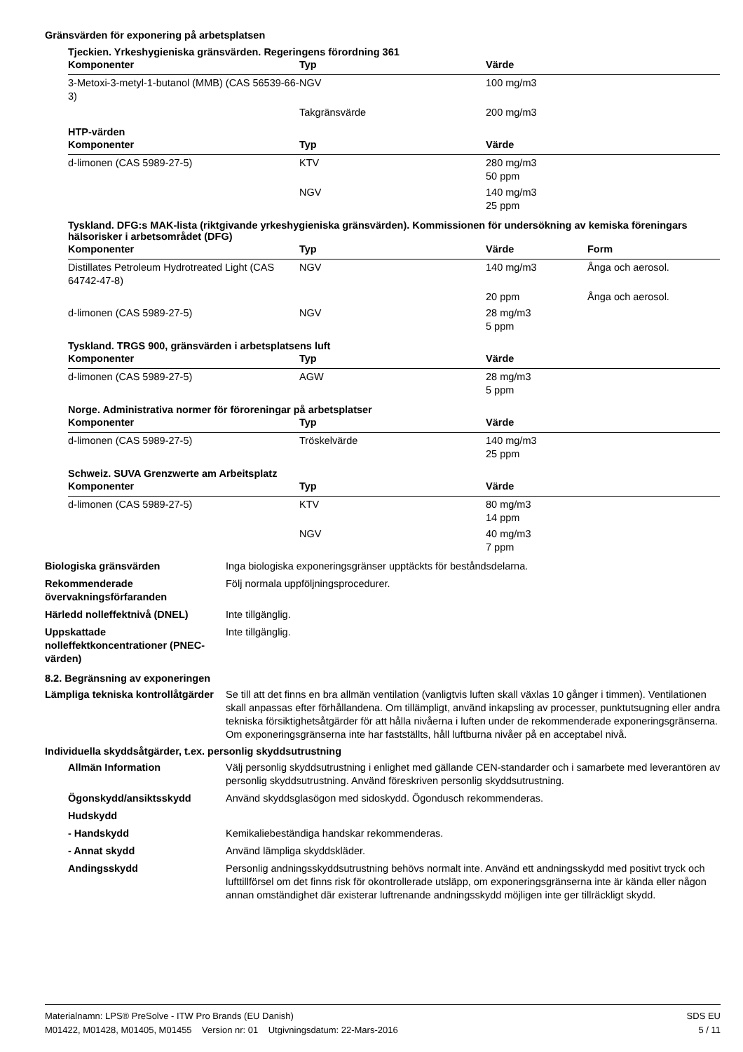Gränsvärden för exponering på arbetsplatsen
Tjeckien. Yrkeshygieniska gränsvärden. Regeringens förordning 361
| Komponenter | Typ | Värde |
| --- | --- | --- |
| 3-Metoxi-3-metyl-1-butanol (MMB) (CAS 56539-66-3) | NGV | 100 mg/m3 |
| | Takgränsvärde | 200 mg/m3 |
HTP-värden
| Komponenter | Typ | Värde |
| --- | --- | --- |
| d-limonen (CAS 5989-27-5) | KTV | 280 mg/m3 50 ppm |
| | NGV | 140 mg/m3 25 ppm |
Tyskland. DFG:s MAK-lista (riktgivande yrkeshygieniska gränsvärden). Kommissionen för undersökning av kemiska föreningars hälsorisker i arbetsområdet (DFG)
| Komponenter | Typ | Värde | Form |
| --- | --- | --- | --- |
| Distillates Petroleum Hydrotreated Light (CAS 64742-47-8) | NGV | 140 mg/m3 | Ånga och aerosol. |
| | | 20 ppm | Ånga och aerosol. |
| d-limonen (CAS 5989-27-5) | NGV | 28 mg/m3 5 ppm | |
Tyskland. TRGS 900, gränsvärden i arbetsplatsens luft
| Komponenter | Typ | Värde |
| --- | --- | --- |
| d-limonen (CAS 5989-27-5) | AGW | 28 mg/m3 5 ppm |
Norge. Administrativa normer för föroreningar på arbetsplatser
| Komponenter | Typ | Värde |
| --- | --- | --- |
| d-limonen (CAS 5989-27-5) | Tröskelvärde | 140 mg/m3 25 ppm |
Schweiz. SUVA Grenzwerte am Arbeitsplatz
| Komponenter | Typ | Värde |
| --- | --- | --- |
| d-limonen (CAS 5989-27-5) | KTV | 80 mg/m3 14 ppm |
| | NGV | 40 mg/m3 7 ppm |
Biologiska gränsvärden Inga biologiska exponeringsgränser upptäckts för beståndsdelarna.
Rekommenderade övervakningsförfaranden
Följ normala uppföljningsprocedurer.
Härledd nolleffektnivå (DNEL) Inte tillgänglig.
Uppskattade nolleffektkoncentrationer (PNEC-värden)
Inte tillgänglig.
8.2. Begränsning av exponeringen
Lämpliga tekniska kontrollåtgärder
Se till att det finns en bra allmän ventilation (vanligtvis luften skall växlas 10 gånger i timmen). Ventilationen skall anpassas efter förhållandena. Om tillämpligt, använd inkapsling av processer, punktutsugning eller andra tekniska försiktighetsåtgärder för att hålla nivåerna i luften under de rekommenderade exponeringsgränserna. Om exponeringsgränserna inte har fastställts, håll luftburna nivåer på en acceptabel nivå.
Individuella skyddsåtgärder, t.ex. personlig skyddsutrustning
Allmän Information Välj personlig skyddsutrustning i enlighet med gällande CEN-standarder och i samarbete med leverantören av personlig skyddsutrustning. Använd föreskriven personlig skyddsutrustning.
Ögonskydd/ansiktsskydd Använd skyddsglasögon med sidoskydd. Ögondusch rekommenderas.
Hudskydd
- Handskydd Kemikaliebeständiga handskar rekommenderas.
- Annat skydd Använd lämpliga skyddskläder.
Andingsskydd Personlig andningsskyddsutrustning behövs normalt inte. Använd ett andningsskydd med positivt tryck och lufttillförsel om det finns risk för okontrollerade utsläpp, om exponeringsgränserna inte är kända eller någon annan omständighet där existerar luftrenande andningsskydd möjligen inte ger tillräckligt skydd.
Materialnamn: LPS® PreSolve - ITW Pro Brands (EU Danish)
M01422, M01428, M01405, M01455 Version nr: 01 Utgivningsdatum: 22-Mars-2016
SDS EU
5 / 11